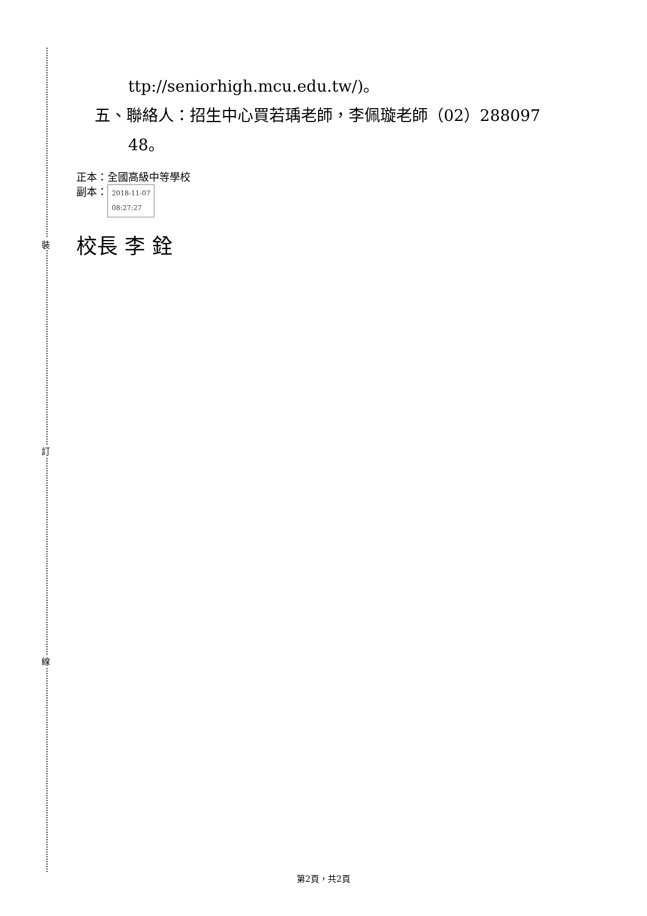裝
訂
線
ttp://seniorhigh.mcu.edu.tw/)。
五、聯絡人：招生中心買若瑀老師，李佩璇老師（02）288097
48。
正本：全國高級中等學校
副本： 2018-11-07
08:27:27
校長 李 銓
第2頁，共2頁